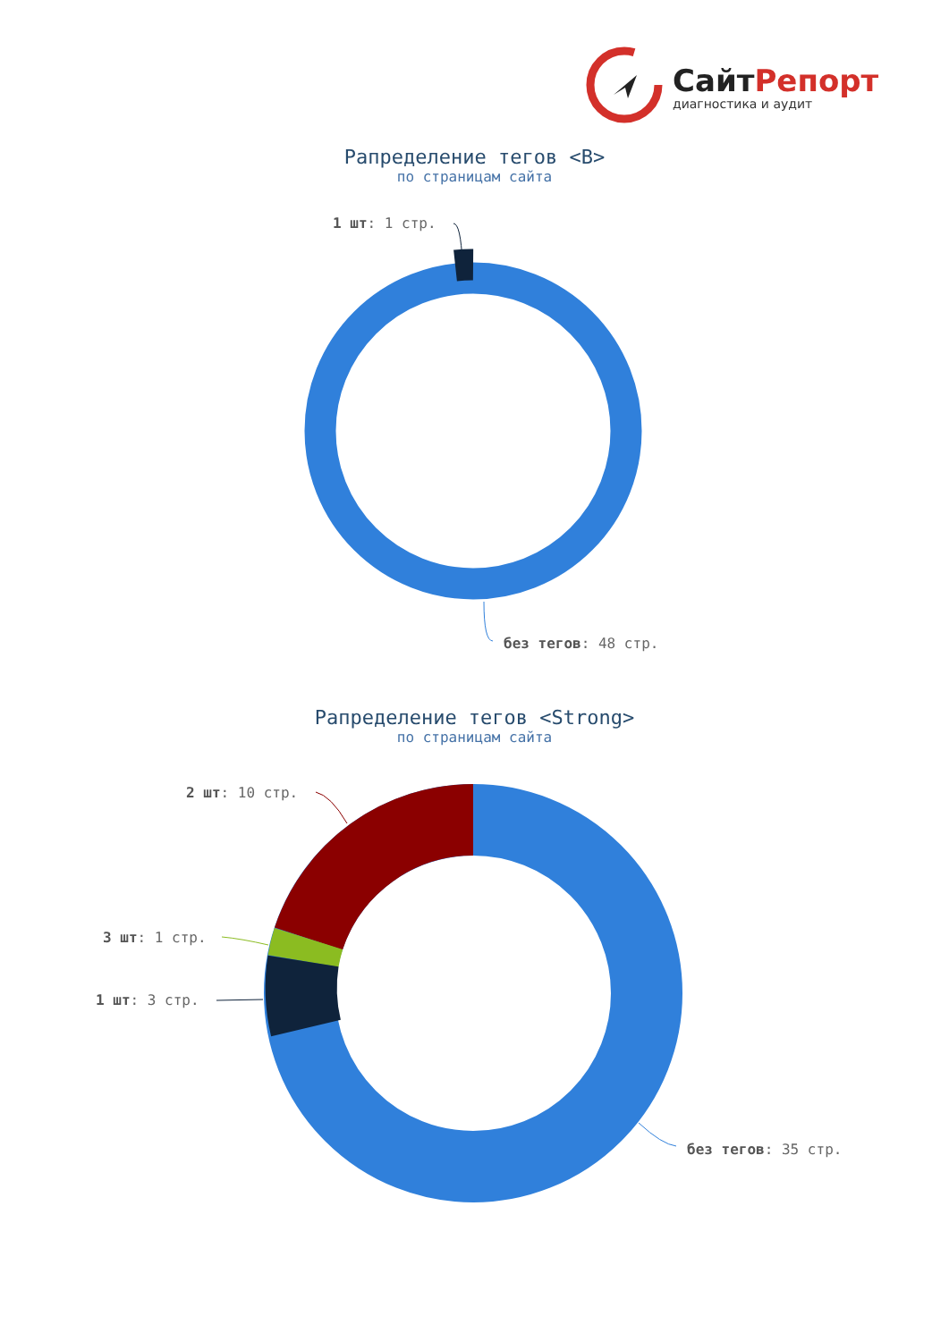СайтРепорт
диагностика и аудит
Рапределение тегов <B>
по страницам сайта
1 шт: 1 стр.
без тегов: 48 стр.
Рапределение тегов <Strong>
по страницам сайта
2 шт: 10 стр.
3 шт: 1 стр.
1 шт: 3 стр.
без тегов: 35 стр.